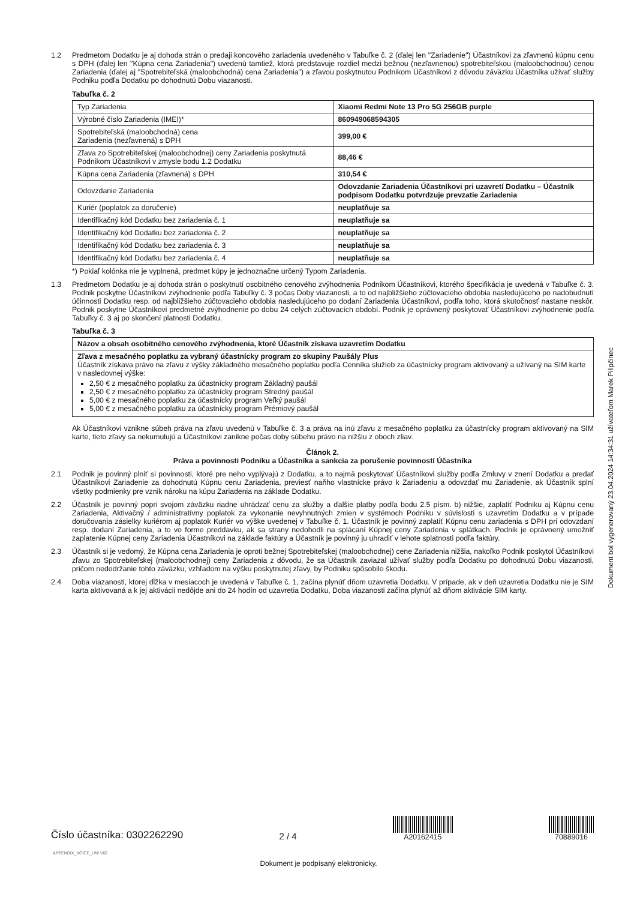1.2 Predmetom Dodatku je aj dohoda strán o predaji koncového zariadenia uvedeného v Tabuľke č. 2 (ďalej len "Zariadenie") Účastníkovi za zľavnenú kúpnu cenu s DPH (ďalej len "Kúpna cena Zariadenia") uvedenú tamtiež, ktorá predstavuje rozdiel medzi bežnou (nezľavnenou) spotrebiteľskou (maloobchodnou) cenou Zariadenia (ďalej aj "Spotrebiteľská (maloobchodná) cena Zariadenia") a zľavou poskytnutou Podnikom Účastníkovi z dôvodu záväzku Účastníka užívať služby Podniku podľa Dodatku po dohodnutú Dobu viazanosti.
Tabuľka č. 2
| Typ Zariadenia | Xiaomi Redmi Note 13 Pro 5G 256GB purple |
| Výrobné číslo Zariadenia (IMEI)* | 860949068594305 |
| Spotrebiteľská (maloobchodná) cena Zariadenia (nezľavnená) s DPH | 399,00 € |
| Zľava zo Spotrebiteľskej (maloobchodnej) ceny Zariadenia poskytnutá Podnikom Účastníkovi v zmysle bodu 1.2 Dodatku | 88,46 € |
| Kúpna cena Zariadenia (zľavnená) s DPH | 310,54 € |
| Odovzdanie Zariadenia | Odovzdanie Zariadenia Účastníkovi pri uzavretí Dodatku – Účastník podpisom Dodatku potvrdzuje prevzatie Zariadenia |
| Kuriér (poplatok za doručenie) | neuplatňuje sa |
| Identifikačný kód Dodatku bez zariadenia č. 1 | neuplatňuje sa |
| Identifikačný kód Dodatku bez zariadenia č. 2 | neuplatňuje sa |
| Identifikačný kód Dodatku bez zariadenia č. 3 | neuplatňuje sa |
| Identifikačný kód Dodatku bez zariadenia č. 4 | neuplatňuje sa |
*) Pokiaľ kolónka nie je vyplnená, predmet kúpy je jednoznačne určený Typom Zariadenia.
1.3 Predmetom Dodatku je aj dohoda strán o poskytnutí osobitného cenového zvýhodnenia Podnikom Účastníkovi, ktorého špecifikácia je uvedená v Tabuľke č. 3. Podnik poskytne Účastníkovi zvýhodnenie podľa Tabuľky č. 3 počas Doby viazanosti, a to od najbližšieho zúčtovacieho obdobia nasledujúceho po nadobudnutí účinnosti Dodatku resp. od najbližšieho zúčtovacieho obdobia nasledujúceho po dodaní Zariadenia Účastníkovi, podľa toho, ktorá skutočnosť nastane neskôr. Podnik poskytne Účastníkovi predmetné zvýhodnenie po dobu 24 celých zúčtovacích období. Podnik je oprávnený poskytovať Účastníkovi zvýhodnenie podľa Tabuľky č. 3 aj po skončení platnosti Dodatku.
Tabuľka č. 3
| Názov a obsah osobitného cenového zvýhodnenia, ktoré Účastník získava uzavretím Dodatku |
| Zľava z mesačného poplatku za vybraný účastnícky program zo skupiny Paušály Plus Účastník získava právo na zľavu z výšky základného mesačného poplatku podľa Cenníka služieb za účastnícky program aktivovaný a užívaný na SIM karte v nasledovnej výške: 2,50 € z mesačného poplatku za účastnícky program Základný paušál 2,50 € z mesačného poplatku za účastnícky program Stredný paušál 5,00 € z mesačného poplatku za účastnícky program Veľký paušál 5,00 € z mesačného poplatku za účastnícky program Prémiový paušál |
Ak Účastníkovi vznikne súbeh práva na zľavu uvedenú v Tabuľke č. 3 a práva na inú zľavu z mesačného poplatku za účastnícky program aktivovaný na SIM karte, tieto zľavy sa nekumulujú a Účastníkovi zanikne počas doby súbehu právo na nižšiu z oboch zliav.
Článok 2.
Práva a povinnosti Podniku a Účastníka a sankcia za porušenie povinností Účastníka
2.1 Podnik je povinný plniť si povinnosti, ktoré pre neho vyplývajú z Dodatku, a to najmä poskytovať Účastníkovi služby podľa Zmluvy v znení Dodatku a predať Účastníkovi Zariadenie za dohodnutú Kúpnu cenu Zariadenia, previesť naňho vlastnícke právo k Zariadeniu a odovzdať mu Zariadenie, ak Účastník splní všetky podmienky pre vznik nároku na kúpu Zariadenia na základe Dodatku.
2.2 Účastník je povinný popri svojom záväzku riadne uhrádzať cenu za služby a ďalšie platby podľa bodu 2.5 písm. b) nižšie, zaplatiť Podniku aj Kúpnu cenu Zariadenia, Aktivačný / administratívny poplatok za vykonanie nevyhnutných zmien v systémoch Podniku v súvislosti s uzavretím Dodatku a v prípade doručovania zásielky kuriérom aj poplatok Kuriér vo výške uvedenej v Tabuľke č. 1. Účastník je povinný zaplatiť Kúpnu cenu zariadenia s DPH pri odovzdaní resp. dodaní Zariadenia, a to vo forme preddavku, ak sa strany nedohodli na splácaní Kúpnej ceny Zariadenia v splátkach. Podnik je oprávnený umožniť zaplatenie Kúpnej ceny Zariadenia Účastníkovi na základe faktúry a Účastník je povinný ju uhradiť v lehote splatnosti podľa faktúry.
2.3 Účastník si je vedomý, že Kúpna cena Zariadenia je oproti bežnej Spotrebiteľskej (maloobchodnej) cene Zariadenia nižšia, nakoľko Podnik poskytol Účastníkovi zľavu zo Spotrebiteľskej (maloobchodnej) ceny Zariadenia z dôvodu, že sa Účastník zaviazal užívať služby podľa Dodatku po dohodnutú Dobu viazanosti, pričom nedodržanie tohto záväzku, vzhľadom na výšku poskytnutej zľavy, by Podniku spôsobilo škodu.
2.4 Doba viazanosti, ktorej dĺžka v mesiacoch je uvedená v Tabuľke č. 1, začína plynúť dňom uzavretia Dodatku. V prípade, ak v deň uzavretia Dodatku nie je SIM karta aktivovaná a k jej aktivácii nedôjde ani do 24 hodín od uzavretia Dodatku, Doba viazanosti začína plynúť až dňom aktivácie SIM karty.
Dokument bol vygenerovaný 23.04.2024 14:34:31 užívateľom Marek Pilipčinec
Číslo účastníka: 0302262290
2 / 4
A20162415
70889016
APPENDIX_VOICE_UNI V02
Dokument je podpísaný elektronicky.